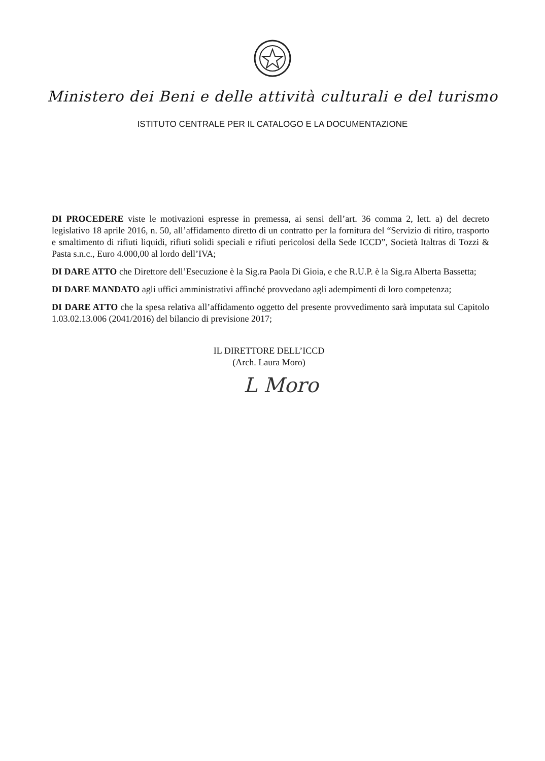Ministero dei Beni e delle attività culturali e del turismo
ISTITUTO CENTRALE PER IL CATALOGO E LA DOCUMENTAZIONE
DI PROCEDERE viste le motivazioni espresse in premessa, ai sensi dell’art. 36 comma 2, lett. a) del decreto legislativo 18 aprile 2016, n. 50, all’affidamento diretto di un contratto per la fornitura del “Servizio di ritiro, trasporto e smaltimento di rifiuti liquidi, rifiuti solidi speciali e rifiuti pericolosi della Sede ICCD”, Società Italtras di Tozzi & Pasta s.n.c., Euro 4.000,00 al lordo dell’IVA;
DI DARE ATTO che Direttore dell’Esecuzione è la Sig.ra Paola Di Gioia, e che R.U.P. è la Sig.ra Alberta Bassetta;
DI DARE MANDATO agli uffici amministrativi affinché provvedano agli adempimenti di loro competenza;
DI DARE ATTO che la spesa relativa all’affidamento oggetto del presente provvedimento sarà imputata sul Capitolo 1.03.02.13.006 (2041/2016) del bilancio di previsione 2017;
IL DIRETTORE DELL’ICCD
(Arch. Laura Moro)
L Moro